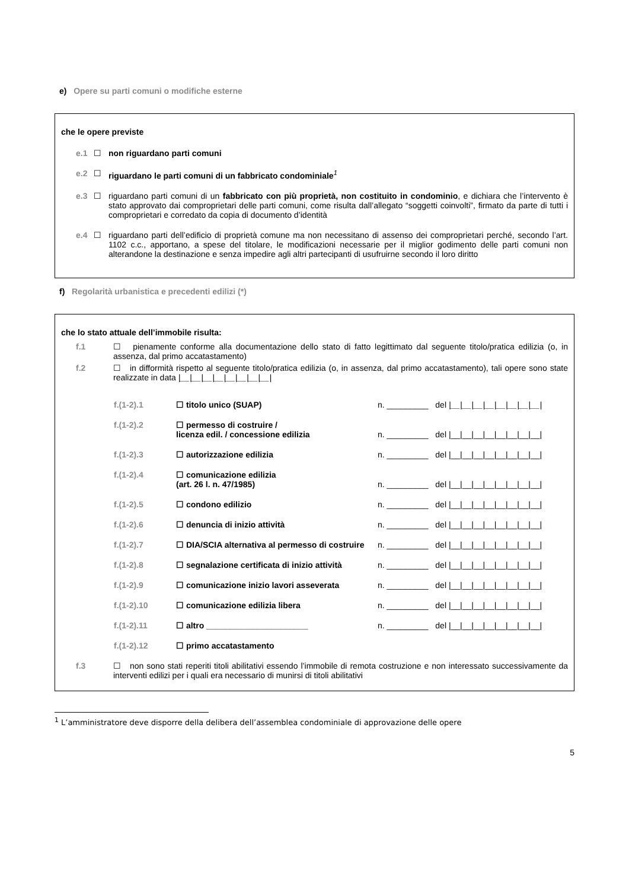e) Opere su parti comuni o modifiche esterne
che le opere previste
e.1 ☐ non riguardano parti comuni
e.2 ☐ riguardano le parti comuni di un fabbricato condominiale<sup>1</sup>
e.3 ☐ riguardano parti comuni di un fabbricato con più proprietà, non costituito in condominio, e dichiara che l’intervento è stato approvato dai comproprietari delle parti comuni, come risulta dall’allegato “soggetti coinvolti”, firmato da parte di tutti i comproprietari e corredato da copia di documento d’identità
e.4 ☐ riguardano parti dell’edificio di proprietà comune ma non necessitano di assenso dei comproprietari perché, secondo l’art. 1102 c.c., apportano, a spese del titolare, le modificazioni necessarie per il miglior godimento delle parti comuni non alterandone la destinazione e senza impedire agli altri partecipanti di usufruirne secondo il loro diritto
f) Regolarità urbanistica e precedenti edilizi (*)
che lo stato attuale dell’immobile risulta:
f.1 ☐ pienamente conforme alla documentazione dello stato di fatto legittimato dal seguente titolo/pratica edilizia (o, in assenza, dal primo accatastamento)
f.2 ☐ in difformità rispetto al seguente titolo/pratica edilizia (o, in assenza, dal primo accatastamento), tali opere sono state realizzate in data |__|__|__|__|__|__|__|__|
f.(1-2).1 ☐ titolo unico (SUAP) n. _________ del |__|__|__|__|__|__|__|__|
f.(1-2).2 ☐ permesso di costruire /
licenza edil. / concessione edilizia
n. _________ del |__|__|__|__|__|__|__|__|
f.(1-2).3 ☐ autorizzazione edilizia n. _________ del |__|__|__|__|__|__|__|__|
f.(1-2).4 ☐ comunicazione edilizia
(art. 26 l. n. 47/1985)
n. _________ del |__|__|__|__|__|__|__|__|
f.(1-2).5 ☐ condono edilizio n. _________ del |__|__|__|__|__|__|__|__|
f.(1-2).6 ☐ denuncia di inizio attività n. _________ del |__|__|__|__|__|__|__|__|
f.(1-2).7 ☐ DIA/SCIA alternativa al permesso di costruire n. _________ del |__|__|__|__|__|__|__|__|
f.(1-2).8 ☐ segnalazione certificata di inizio attività n. _________ del |__|__|__|__|__|__|__|__|
f.(1-2).9 ☐ comunicazione inizio lavori asseverata n. _________ del |__|__|__|__|__|__|__|__|
f.(1-2).10 ☐ comunicazione edilizia libera n. _________ del |__|__|__|__|__|__|__|__|
f.(1-2).11 ☐ altro ______________________ n. _________ del |__|__|__|__|__|__|__|__|
f.(1-2).12 ☐ primo accatastamento
f.3 ☐ non sono stati reperiti titoli abilitativi essendo l’immobile di remota costruzione e non interessato successivamente da interventi edilizi per i quali era necessario di munirsi di titoli abilitativi
<sup>1</sup> L’amministratore deve disporre della delibera dell’assemblea condominiale di approvazione delle opere
5